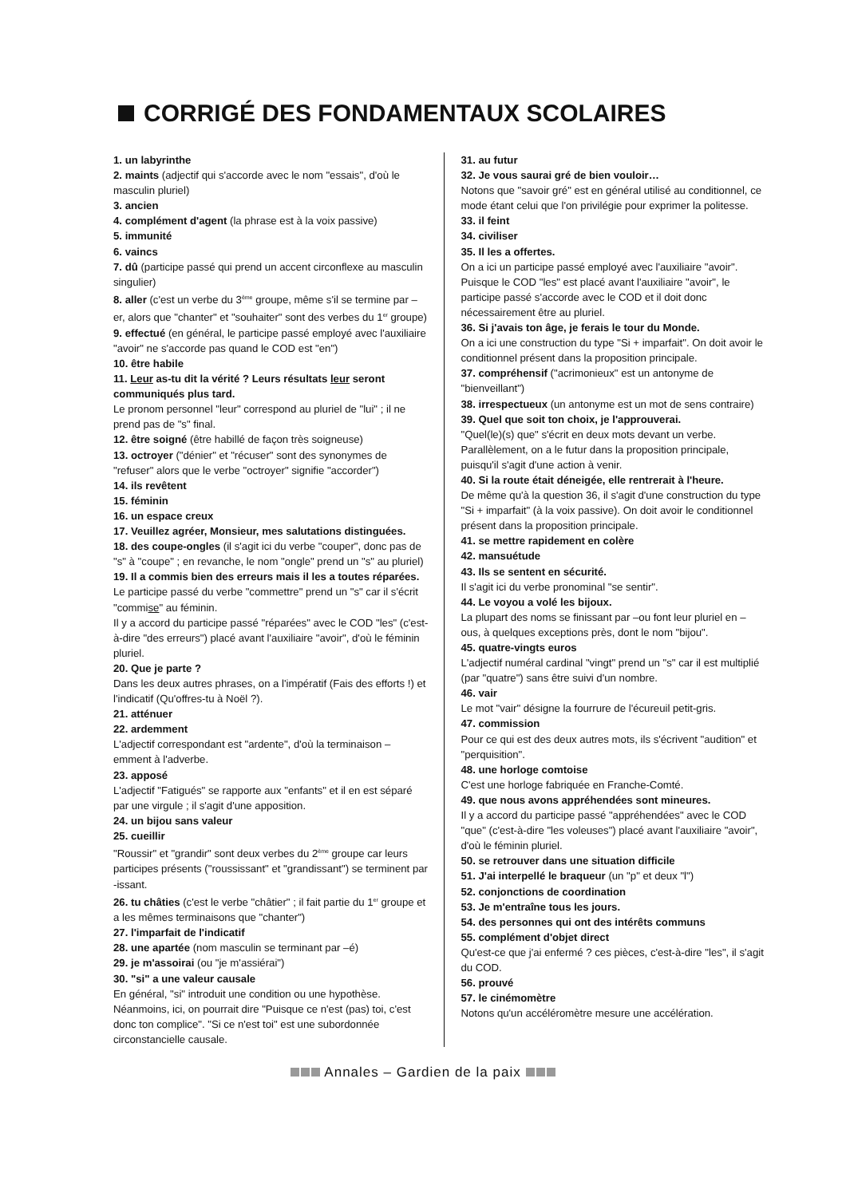CORRIGÉ DES FONDAMENTAUX SCOLAIRES
1. un labyrinthe
2. maints (adjectif qui s'accorde avec le nom "essais", d'où le masculin pluriel)
3. ancien
4. complément d'agent (la phrase est à la voix passive)
5. immunité
6. vaincs
7. dû (participe passé qui prend un accent circonflexe au masculin singulier)
8. aller (c'est un verbe du 3<sup>ème</sup> groupe, même s'il se termine par –er, alors que "chanter" et "souhaiter" sont des verbes du 1<sup>er</sup> groupe)
9. effectué (en général, le participe passé employé avec l'auxiliaire "avoir" ne s'accorde pas quand le COD est "en")
10. être habile
11. Leur as-tu dit la vérité ? Leurs résultats leur seront communiqués plus tard.
Le pronom personnel "leur" correspond au pluriel de "lui" ; il ne prend pas de "s" final.
12. être soigné (être habillé de façon très soigneuse)
13. octroyer ("dénier" et "récuser" sont des synonymes de "refuser" alors que le verbe "octroyer" signifie "accorder")
14. ils revêtent
15. féminin
16. un espace creux
17. Veuillez agréer, Monsieur, mes salutations distinguées.
18. des coupe-ongles (il s'agit ici du verbe "couper", donc pas de "s" à "coupe" ; en revanche, le nom "ongle" prend un "s" au pluriel)
19. Il a commis bien des erreurs mais il les a toutes réparées.
Le participe passé du verbe "commettre" prend un "s" car il s'écrit "commise" au féminin.
Il y a accord du participe passé "réparées" avec le COD "les" (c'est-à-dire "des erreurs") placé avant l'auxiliaire "avoir", d'où le féminin pluriel.
20. Que je parte ?
Dans les deux autres phrases, on a l'impératif (Fais des efforts !) et l'indicatif (Qu'offres-tu à Noël ?).
21. atténuer
22. ardemment
L'adjectif correspondant est "ardente", d'où la terminaison –emment à l'adverbe.
23. apposé
L'adjectif "Fatigués" se rapporte aux "enfants" et il en est séparé par une virgule ; il s'agit d'une apposition.
24. un bijou sans valeur
25. cueillir
"Roussir" et "grandir" sont deux verbes du 2<sup>ème</sup> groupe car leurs participes présents ("roussissant" et "grandissant") se terminent par -issant.
26. tu châties (c'est le verbe "châtier" ; il fait partie du 1<sup>er</sup> groupe et a les mêmes terminaisons que "chanter")
27. l'imparfait de l'indicatif
28. une apartée (nom masculin se terminant par –é)
29. je m'assoirai (ou "je m'assiérai")
30. "si" a une valeur causale
En général, "si" introduit une condition ou une hypothèse. Néanmoins, ici, on pourrait dire "Puisque ce n'est (pas) toi, c'est donc ton complice". "Si ce n'est toi" est une subordonnée circonstancielle causale.
31. au futur
32. Je vous saurai gré de bien vouloir…
Notons que "savoir gré" est en général utilisé au conditionnel, ce mode étant celui que l'on privilégie pour exprimer la politesse.
33. il feint
34. civiliser
35. Il les a offertes.
On a ici un participe passé employé avec l'auxiliaire "avoir". Puisque le COD "les" est placé avant l'auxiliaire "avoir", le participe passé s'accorde avec le COD et il doit donc nécessairement être au pluriel.
36. Si j'avais ton âge, je ferais le tour du Monde.
On a ici une construction du type "Si + imparfait". On doit avoir le conditionnel présent dans la proposition principale.
37. compréhensif ("acrimonieux" est un antonyme de "bienveillant")
38. irrespectueux (un antonyme est un mot de sens contraire)
39. Quel que soit ton choix, je l'approuverai.
"Quel(le)(s) que" s'écrit en deux mots devant un verbe. Parallèlement, on a le futur dans la proposition principale, puisqu'il s'agit d'une action à venir.
40. Si la route était déneigée, elle rentrerait à l'heure.
De même qu'à la question 36, il s'agit d'une construction du type "Si + imparfait" (à la voix passive). On doit avoir le conditionnel présent dans la proposition principale.
41. se mettre rapidement en colère
42. mansuétude
43. Ils se sentent en sécurité.
Il s'agit ici du verbe pronominal "se sentir".
44. Le voyou a volé les bijoux.
La plupart des noms se finissant par –ou font leur pluriel en –ous, à quelques exceptions près, dont le nom "bijou".
45. quatre-vingts euros
L'adjectif numéral cardinal "vingt" prend un "s" car il est multiplié (par "quatre") sans être suivi d'un nombre.
46. vair
Le mot "vair" désigne la fourrure de l'écureuil petit-gris.
47. commission
Pour ce qui est des deux autres mots, ils s'écrivent "audition" et "perquisition".
48. une horloge comtoise
C'est une horloge fabriquée en Franche-Comté.
49. que nous avons appréhendées sont mineures.
Il y a accord du participe passé "appréhendées" avec le COD "que" (c'est-à-dire "les voleuses") placé avant l'auxiliaire "avoir", d'où le féminin pluriel.
50. se retrouver dans une situation difficile
51. J'ai interpellé le braqueur (un "p" et deux "l")
52. conjonctions de coordination
53. Je m'entraîne tous les jours.
54. des personnes qui ont des intérêts communs
55. complément d'objet direct
Qu'est-ce que j'ai enfermé ? ces pièces, c'est-à-dire "les", il s'agit du COD.
56. prouvé
57. le cinémomètre
Notons qu'un accéléromètre mesure une accélération.
Annales – Gardien de la paix